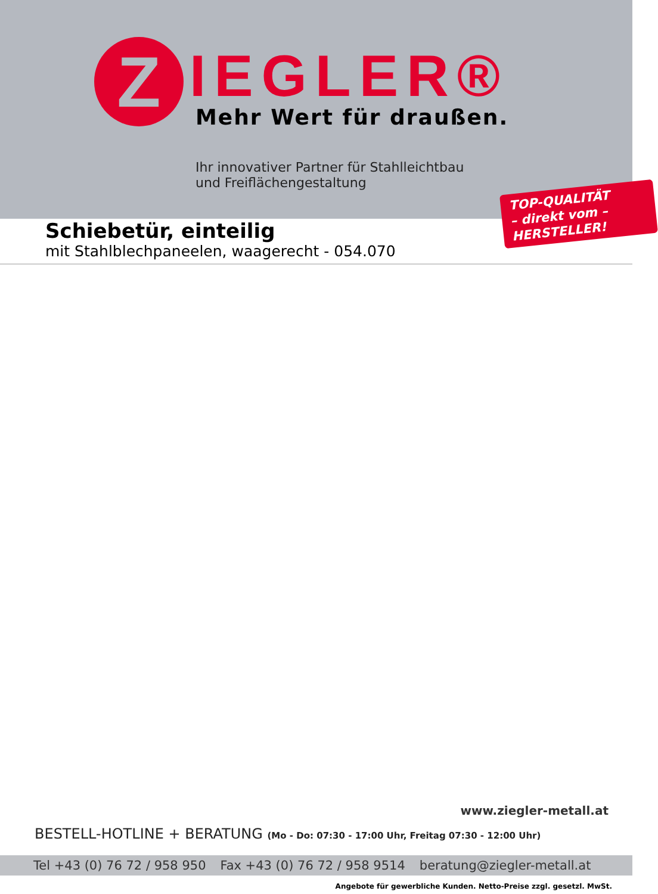Z
IEGLER®
Mehr Wert für draußen.
Ihr innovativer Partner für Stahlleichtbau
und Freiflächengestaltung
TOP-QUALITÄT
– direkt vom –
HERSTELLER!
Schiebetür, einteilig
mit Stahlblechpaneelen, waagerecht - 054.070
www.ziegler-metall.at
BESTELL-HOTLINE + BERATUNG (Mo - Do: 07:30 - 17:00 Uhr, Freitag 07:30 - 12:00 Uhr)
Tel +43 (0) 76 72 / 958 950 Fax +43 (0) 76 72 / 958 9514 beratung@ziegler-metall.at
Angebote für gewerbliche Kunden. Netto-Preise zzgl. gesetzl. MwSt.